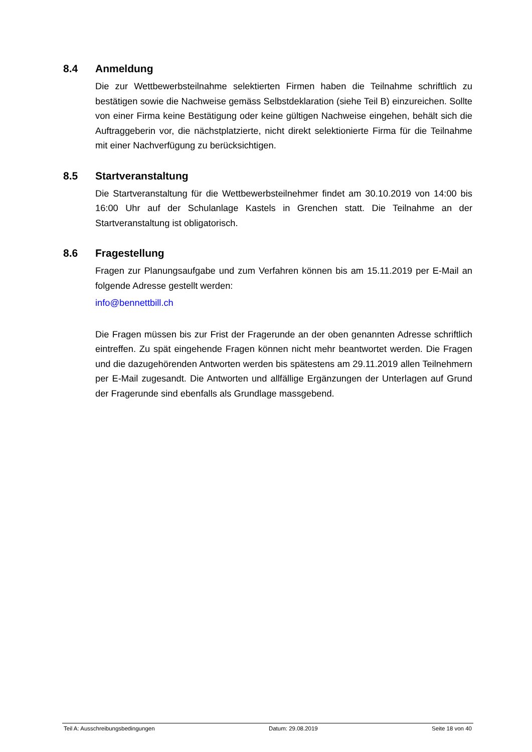8.4 Anmeldung
Die zur Wettbewerbsteilnahme selektierten Firmen haben die Teilnahme schriftlich zu bestätigen sowie die Nachweise gemäss Selbstdeklaration (siehe Teil B) einzureichen. Sollte von einer Firma keine Bestätigung oder keine gültigen Nachweise eingehen, behält sich die Auftraggeberin vor, die nächstplatzierte, nicht direkt selektionierte Firma für die Teilnahme mit einer Nachverfügung zu berücksichtigen.
8.5 Startveranstaltung
Die Startveranstaltung für die Wettbewerbsteilnehmer findet am 30.10.2019 von 14:00 bis 16:00 Uhr auf der Schulanlage Kastels in Grenchen statt. Die Teilnahme an der Startveranstaltung ist obligatorisch.
8.6 Fragestellung
Fragen zur Planungsaufgabe und zum Verfahren können bis am 15.11.2019 per E-Mail an folgende Adresse gestellt werden:
info@bennettbill.ch
Die Fragen müssen bis zur Frist der Fragerunde an der oben genannten Adresse schriftlich eintreffen. Zu spät eingehende Fragen können nicht mehr beantwortet werden. Die Fragen und die dazugehörenden Antworten werden bis spätestens am 29.11.2019 allen Teilnehmern per E-Mail zugesandt. Die Antworten und allfällige Ergänzungen der Unterlagen auf Grund der Fragerunde sind ebenfalls als Grundlage massgebend.
Teil A: Ausschreibungsbedingungen Datum: 29.08.2019 Seite 18 von 40